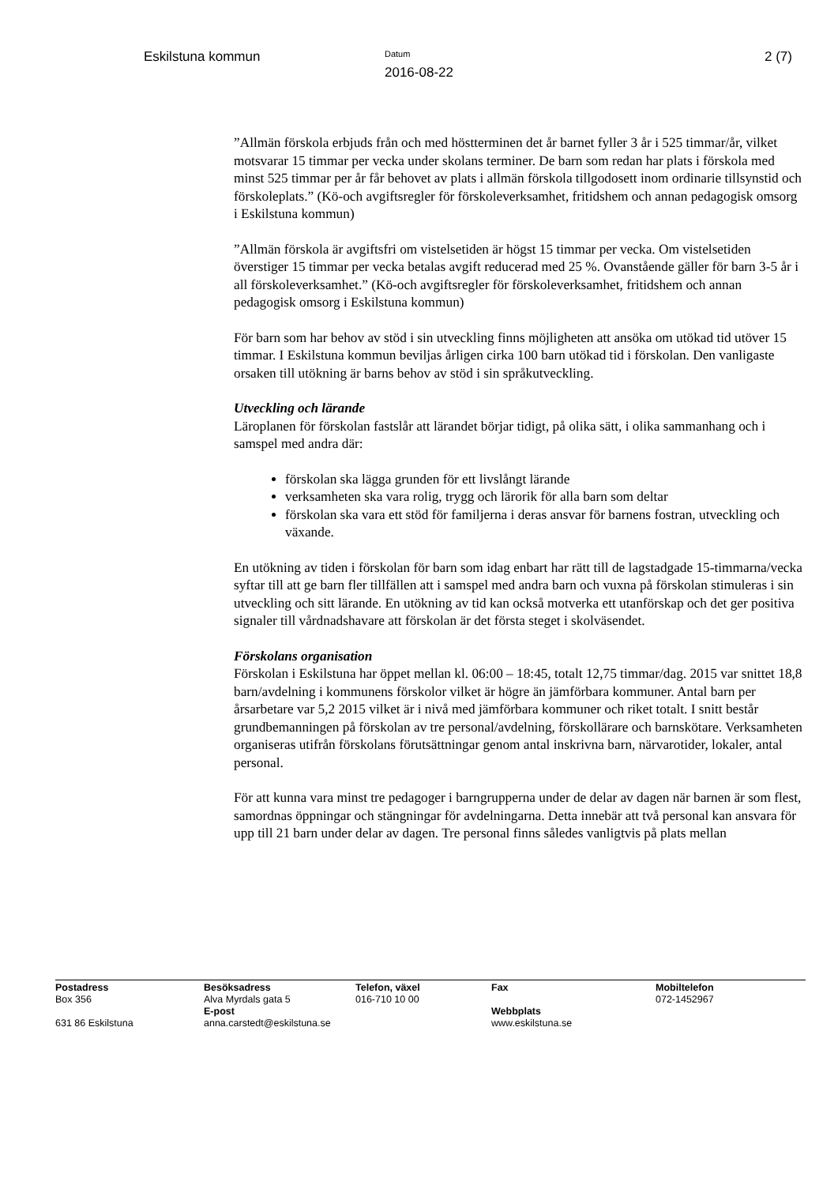Eskilstuna kommun
Datum
2016-08-22
2 (7)
”Allmän förskola erbjuds från och med höstterminen det år barnet fyller 3 år i 525 timmar/år, vilket motsvarar 15 timmar per vecka under skolans terminer. De barn som redan har plats i förskola med minst 525 timmar per år får behovet av plats i allmän förskola tillgodosett inom ordinarie tillsynstid och förskoleplats.” (Kö-och avgiftsregler för förskoleverksamhet, fritidshem och annan pedagogisk omsorg i Eskilstuna kommun)
”Allmän förskola är avgiftsfri om vistelsetiden är högst 15 timmar per vecka. Om vistelsetiden överstiger 15 timmar per vecka betalas avgift reducerad med 25 %. Ovanstående gäller för barn 3-5 år i all förskoleverksamhet.” (Kö-och avgiftsregler för förskoleverksamhet, fritidshem och annan pedagogisk omsorg i Eskilstuna kommun)
För barn som har behov av stöd i sin utveckling finns möjligheten att ansöka om utökad tid utöver 15 timmar. I Eskilstuna kommun beviljas årligen cirka 100 barn utökad tid i förskolan. Den vanligaste orsaken till utökning är barns behov av stöd i sin språkutveckling.
Utveckling och lärande
Läroplanen för förskolan fastslår att lärandet börjar tidigt, på olika sätt, i olika sammanhang och i samspel med andra där:
förskolan ska lägga grunden för ett livslångt lärande
verksamheten ska vara rolig, trygg och lärorik för alla barn som deltar
förskolan ska vara ett stöd för familjerna i deras ansvar för barnens fostran, utveckling och växande.
En utökning av tiden i förskolan för barn som idag enbart har rätt till de lagstadgade 15-timmarna/vecka syftar till att ge barn fler tillfällen att i samspel med andra barn och vuxna på förskolan stimuleras i sin utveckling och sitt lärande. En utökning av tid kan också motverka ett utanförskap och det ger positiva signaler till vårdnadshavare att förskolan är det första steget i skolväsendet.
Förskolans organisation
Förskolan i Eskilstuna har öppet mellan kl. 06:00 – 18:45, totalt 12,75 timmar/dag. 2015 var snittet 18,8 barn/avdelning i kommunens förskolor vilket är högre än jämförbara kommuner. Antal barn per årsarbetare var 5,2 2015 vilket är i nivå med jämförbara kommuner och riket totalt. I snitt består grundbemanningen på förskolan av tre personal/avdelning, förskollärare och barnskötare. Verksamheten organiseras utifrån förskolans förutsättningar genom antal inskrivna barn, närvarotider, lokaler, antal personal.
För att kunna vara minst tre pedagoger i barngrupperna under de delar av dagen när barnen är som flest, samordnas öppningar och stängningar för avdelningarna. Detta innebär att två personal kan ansvara för upp till 21 barn under delar av dagen. Tre personal finns således vanligtvis på plats mellan
| Postadress Box 356 631 86 Eskilstuna | Besöksadress Alva Myrdals gata 5 E-post anna.carstedt@eskilstuna.se | Telefon, växel 016-710 10 00 | Fax Webbplats www.eskilstuna.se | Mobiltelefon 072-1452967 |